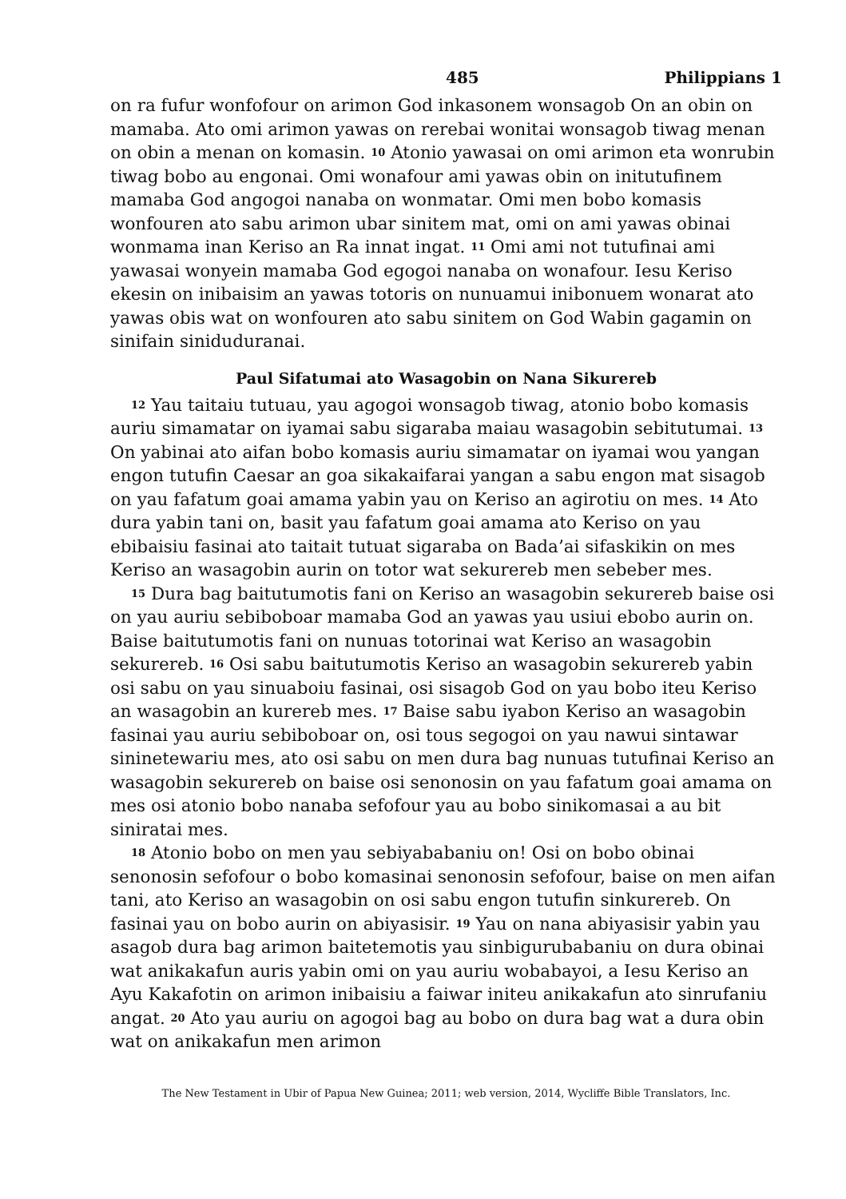485 Philippians 1
on ra fufur wonfofour on arimon God inkasonem wonsagob On an obin on mamaba. Ato omi arimon yawas on rerebai wonitai wonsagob tiwag menan on obin a menan on komasin. <sup>10</sup> Atonio yawasai on omi arimon eta wonrubin tiwag bobo au engonai. Omi wonafour ami yawas obin on initutufinem mamaba God angogoi nanaba on wonmatar. Omi men bobo komasis wonfouren ato sabu arimon ubar sinitem mat, omi on ami yawas obinai wonmama inan Keriso an Ra innat ingat. <sup>11</sup> Omi ami not tutufinai ami yawasai wonyein mamaba God egogoi nanaba on wonafour. Iesu Keriso ekesin on inibaisim an yawas totoris on nunuamui inibonuem wonarat ato yawas obis wat on wonfouren ato sabu sinitem on God Wabin gagamin on sinifain siniduduranai.
Paul Sifatumai ato Wasagobin on Nana Sikurereb
<sup>12</sup> Yau taitaiu tutuau, yau agogoi wonsagob tiwag, atonio bobo komasis auriu simamatar on iyamai sabu sigaraba maiau wasagobin sebitutumai. <sup>13</sup> On yabinai ato aifan bobo komasis auriu simamatar on iyamai wou yangan engon tutufin Caesar an goa sikakaifarai yangan a sabu engon mat sisagob on yau fafatum goai amama yabin yau on Keriso an agirotiu on mes. <sup>14</sup> Ato dura yabin tani on, basit yau fafatum goai amama ato Keriso on yau ebibaisiu fasinai ato taitait tutuat sigaraba on Bada’ai sifaskikin on mes Keriso an wasagobin aurin on totor wat sekurereb men sebeber mes.
<sup>15</sup> Dura bag baitutumotis fani on Keriso an wasagobin sekurereb baise osi on yau auriu sebiboboar mamaba God an yawas yau usiui ebobo aurin on. Baise baitutumotis fani on nunuas totorinai wat Keriso an wasagobin sekurereb. <sup>16</sup> Osi sabu baitutumotis Keriso an wasagobin sekurereb yabin osi sabu on yau sinuaboiu fasinai, osi sisagob God on yau bobo iteu Keriso an wasagobin an kurereb mes. <sup>17</sup> Baise sabu iyabon Keriso an wasagobin fasinai yau auriu sebiboboar on, osi tous segogoi on yau nawui sintawar sininetewariu mes, ato osi sabu on men dura bag nunuas tutufinai Keriso an wasagobin sekurereb on baise osi senonosin on yau fafatum goai amama on mes osi atonio bobo nanaba sefofour yau au bobo sinikomasai a au bit siniratai mes.
<sup>18</sup> Atonio bobo on men yau sebiyababaniu on! Osi on bobo obinai senonosin sefofour o bobo komasinai senonosin sefofour, baise on men aifan tani, ato Keriso an wasagobin on osi sabu engon tutufin sinkurereb. On fasinai yau on bobo aurin on abiyasisir. <sup>19</sup> Yau on nana abiyasisir yabin yau asagob dura bag arimon baitetemotis yau sinbigurubabaniu on dura obinai wat anikakafun auris yabin omi on yau auriu wobabayoi, a Iesu Keriso an Ayu Kakafotin on arimon inibaisiu a faiwar initeu anikakafun ato sinrufaniu angat. <sup>20</sup> Ato yau auriu on agogoi bag au bobo on dura bag wat a dura obin wat on anikakafun men arimon
The New Testament in Ubir of Papua New Guinea; 2011; web version, 2014, Wycliffe Bible Translators, Inc.